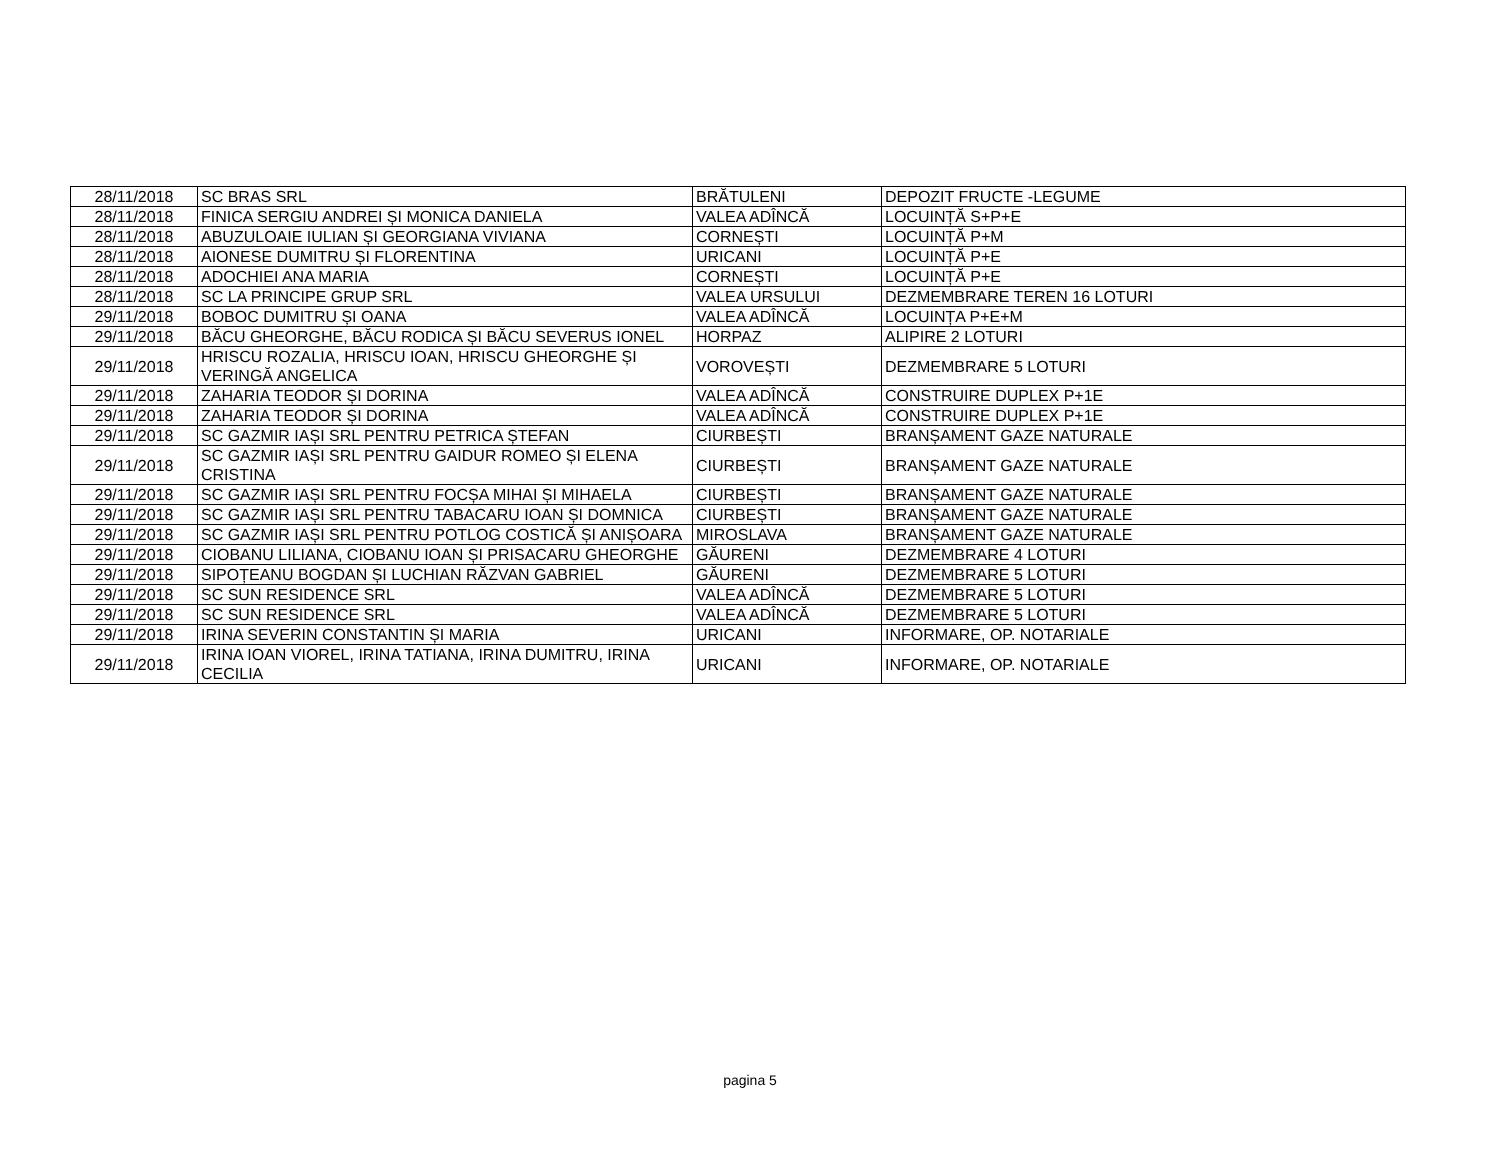| 28/11/2018 | SC BRAS SRL | BRĂTULENI | DEPOZIT FRUCTE -LEGUME |
| 28/11/2018 | FINICA SERGIU ANDREI ȘI MONICA DANIELA | VALEA ADÎNCĂ | LOCUINȚĂ S+P+E |
| 28/11/2018 | ABUZULOAIE IULIAN ȘI GEORGIANA VIVIANA | CORNEȘTI | LOCUINȚĂ P+M |
| 28/11/2018 | AIONESE DUMITRU ȘI FLORENTINA | URICANI | LOCUINȚĂ P+E |
| 28/11/2018 | ADOCHIEI ANA MARIA | CORNEȘTI | LOCUINȚĂ P+E |
| 28/11/2018 | SC LA PRINCIPE GRUP SRL | VALEA URSULUI | DEZMEMBRARE TEREN 16 LOTURI |
| 29/11/2018 | BOBOC DUMITRU ȘI OANA | VALEA ADÎNCĂ | LOCUINȚA P+E+M |
| 29/11/2018 | BĂCU GHEORGHE, BĂCU RODICA ȘI BĂCU SEVERUS IONEL | HORPAZ | ALIPIRE 2 LOTURI |
| 29/11/2018 | HRISCU ROZALIA, HRISCU IOAN, HRISCU GHEORGHE ȘI VERINGĂ ANGELICA | VOROVEȘTI | DEZMEMBRARE 5 LOTURI |
| 29/11/2018 | ZAHARIA TEODOR ȘI DORINA | VALEA ADÎNCĂ | CONSTRUIRE DUPLEX P+1E |
| 29/11/2018 | ZAHARIA TEODOR ȘI DORINA | VALEA ADÎNCĂ | CONSTRUIRE DUPLEX P+1E |
| 29/11/2018 | SC GAZMIR IAȘI SRL PENTRU PETRICA ȘTEFAN | CIURBEȘTI | BRANȘAMENT GAZE NATURALE |
| 29/11/2018 | SC GAZMIR IAȘI SRL PENTRU GAIDUR ROMEO ȘI ELENA CRISTINA | CIURBEȘTI | BRANȘAMENT GAZE NATURALE |
| 29/11/2018 | SC GAZMIR IAȘI SRL PENTRU FOCȘA MIHAI ȘI MIHAELA | CIURBEȘTI | BRANȘAMENT GAZE NATURALE |
| 29/11/2018 | SC GAZMIR IAȘI SRL PENTRU TABACARU IOAN ȘI DOMNICA | CIURBEȘTI | BRANȘAMENT GAZE NATURALE |
| 29/11/2018 | SC GAZMIR IAȘI SRL PENTRU POTLOG COSTICĂ ȘI ANIȘOARA | MIROSLAVA | BRANȘAMENT GAZE NATURALE |
| 29/11/2018 | CIOBANU LILIANA, CIOBANU IOAN ȘI PRISACARU GHEORGHE | GĂURENI | DEZMEMBRARE 4 LOTURI |
| 29/11/2018 | SIPOȚEANU BOGDAN ȘI LUCHIAN RĂZVAN GABRIEL | GĂURENI | DEZMEMBRARE 5 LOTURI |
| 29/11/2018 | SC SUN RESIDENCE SRL | VALEA ADÎNCĂ | DEZMEMBRARE 5 LOTURI |
| 29/11/2018 | SC SUN RESIDENCE SRL | VALEA ADÎNCĂ | DEZMEMBRARE 5 LOTURI |
| 29/11/2018 | IRINA SEVERIN CONSTANTIN ȘI MARIA | URICANI | INFORMARE, OP. NOTARIALE |
| 29/11/2018 | IRINA IOAN VIOREL, IRINA TATIANA, IRINA DUMITRU, IRINA CECILIA | URICANI | INFORMARE, OP. NOTARIALE |
pagina 5